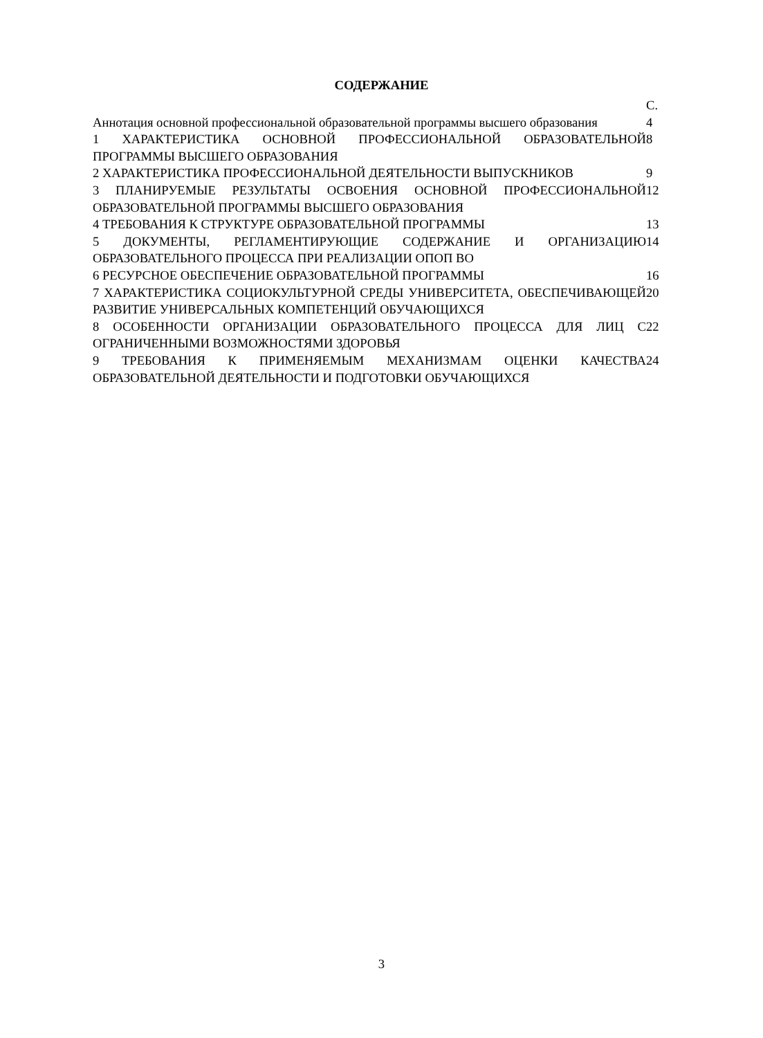СОДЕРЖАНИЕ
| | С. |
| Аннотация основной профессиональной образовательной программы высшего образования | 4 |
| 1 ХАРАКТЕРИСТИКА ОСНОВНОЙ ПРОФЕССИОНАЛЬНОЙ ОБРАЗОВАТЕЛЬНОЙ ПРОГРАММЫ ВЫСШЕГО ОБРАЗОВАНИЯ | 8 |
| 2 ХАРАКТЕРИСТИКА ПРОФЕССИОНАЛЬНОЙ ДЕЯТЕЛЬНОСТИ ВЫПУСКНИКОВ | 9 |
| 3 ПЛАНИРУЕМЫЕ РЕЗУЛЬТАТЫ ОСВОЕНИЯ ОСНОВНОЙ ПРОФЕССИОНАЛЬНОЙ ОБРАЗОВАТЕЛЬНОЙ ПРОГРАММЫ ВЫСШЕГО ОБРАЗОВАНИЯ | 12 |
| 4 ТРЕБОВАНИЯ К СТРУКТУРЕ ОБРАЗОВАТЕЛЬНОЙ ПРОГРАММЫ | 13 |
| 5 ДОКУМЕНТЫ, РЕГЛАМЕНТИРУЮЩИЕ СОДЕРЖАНИЕ И ОРГАНИЗАЦИЮ ОБРАЗОВАТЕЛЬНОГО ПРОЦЕССА ПРИ РЕАЛИЗАЦИИ ОПОП ВО | 14 |
| 6 РЕСУРСНОЕ ОБЕСПЕЧЕНИЕ ОБРАЗОВАТЕЛЬНОЙ ПРОГРАММЫ | 16 |
| 7 ХАРАКТЕРИСТИКА СОЦИОКУЛЬТУРНОЙ СРЕДЫ УНИВЕРСИТЕТА, ОБЕСПЕЧИВАЮЩЕЙ РАЗВИТИЕ УНИВЕРСАЛЬНЫХ КОМПЕТЕНЦИЙ ОБУЧАЮЩИХСЯ | 20 |
| 8 ОСОБЕННОСТИ ОРГАНИЗАЦИИ ОБРАЗОВАТЕЛЬНОГО ПРОЦЕССА ДЛЯ ЛИЦ С ОГРАНИЧЕННЫМИ ВОЗМОЖНОСТЯМИ ЗДОРОВЬЯ | 22 |
| 9 ТРЕБОВАНИЯ К ПРИМЕНЯЕМЫМ МЕХАНИЗМАМ ОЦЕНКИ КАЧЕСТВА ОБРАЗОВАТЕЛЬНОЙ ДЕЯТЕЛЬНОСТИ И ПОДГОТОВКИ ОБУЧАЮЩИХСЯ | 24 |
3